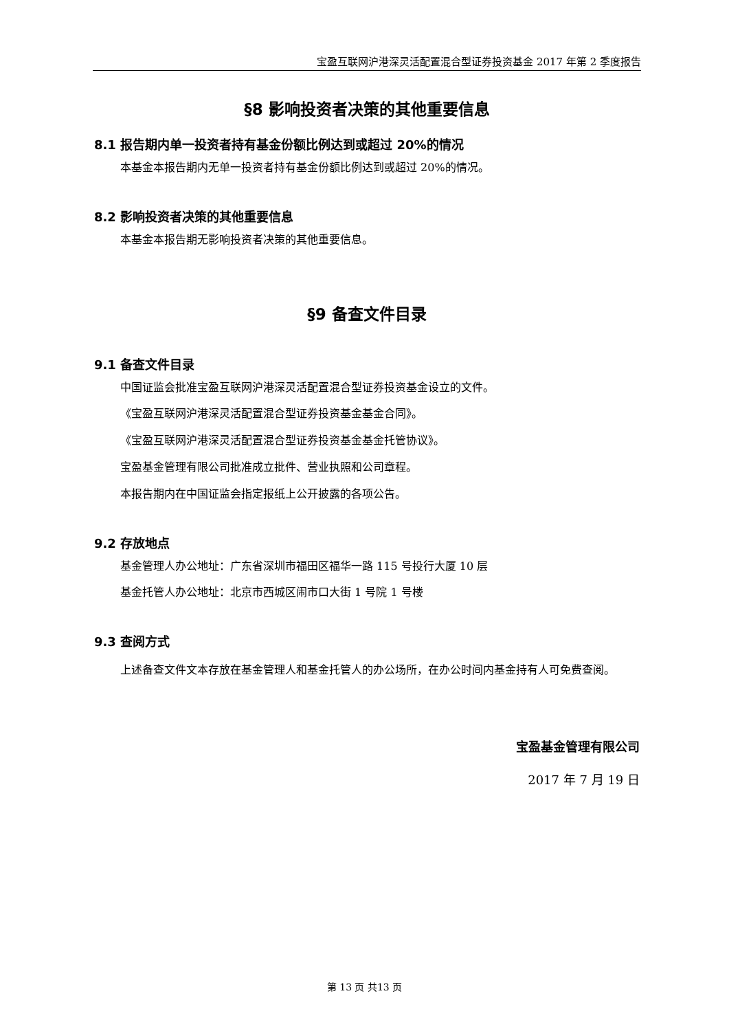宝盈互联网沪港深灵活配置混合型证券投资基金 2017 年第 2 季度报告
§8 影响投资者决策的其他重要信息
8.1 报告期内单一投资者持有基金份额比例达到或超过 20%的情况
本基金本报告期内无单一投资者持有基金份额比例达到或超过 20%的情况。
8.2 影响投资者决策的其他重要信息
本基金本报告期无影响投资者决策的其他重要信息。
§9 备查文件目录
9.1 备查文件目录
中国证监会批准宝盈互联网沪港深灵活配置混合型证券投资基金设立的文件。
《宝盈互联网沪港深灵活配置混合型证券投资基金基金合同》。
《宝盈互联网沪港深灵活配置混合型证券投资基金基金托管协议》。
宝盈基金管理有限公司批准成立批件、营业执照和公司章程。
本报告期内在中国证监会指定报纸上公开披露的各项公告。
9.2 存放地点
基金管理人办公地址：广东省深圳市福田区福华一路 115 号投行大厦 10 层
基金托管人办公地址：北京市西城区闹市口大街 1 号院 1 号楼
9.3 查阅方式
上述备查文件文本存放在基金管理人和基金托管人的办公场所，在办公时间内基金持有人可免费查阅。
宝盈基金管理有限公司
2017 年 7 月 19 日
第 13 页 共13 页